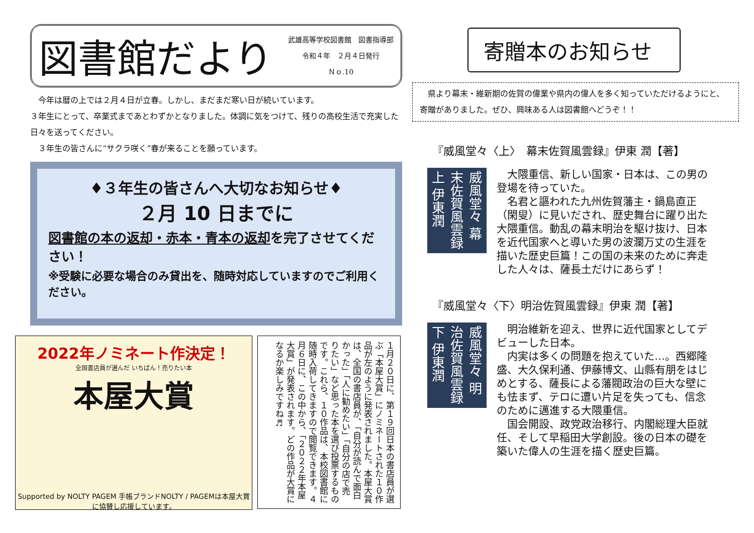図書館だより
武雄高等学校図書館　図書指導部
令和４年　２月４日発行
Ｎｏ.10
　今年は暦の上では２月４日が立春。しかし、まだまだ寒い日が続いています。
３年生にとって、卒業式まであとわずかとなりました。体調に気をつけて、残りの高校生活で充実した日々を送ってください。
　３年生の皆さんに“サクラ咲く”春が来ることを願っています。
♦３年生の皆さんへ大切なお知らせ♦
２月 10 日までに
図書館の本の返却・赤本・青本の返却を完了させてください！
※受験に必要な場合のみ貸出を、随時対応していますのでご利用ください。
2022年ノミネート作決定！
全国書店員が選んだ いちばん！売りたい本
本屋大賞
Supported by NOLTY PAGEM 手帳ブランドNOLTY / PAGEMは本屋大賞に協賛し応援しています。
１月２０日に、第１９回日本の書店員が選ぶ「本屋大賞」にノミネートされた１０作品が左のように発表されました。本屋大賞は、全国の書店員が、「自分が読んで面白かった」「人に勧めたい」「自分の店で売りたい」など思った本を選び投票するものです。これら、１０作品は、本校図書館に随時入荷してきますので閲覧できます。４月６日に、この中から、「２０２２年本屋大賞」が発表されます。どの作品が大賞になるか楽しみですね♬
寄贈本のお知らせ
　県より幕末・維新期の佐賀の偉業や県内の偉人を多く知っていただけるようにと、寄贈がありました。ぜひ、興味ある人は図書館へどうぞ！！
『威風堂々〈上〉　幕末佐賀風雲録』伊東 潤【著】
威風堂々 幕末佐賀風雲録 上 伊東潤
　大隈重信、新しい国家・日本は、この男の登場を待っていた。
　名君と謳われた九州佐賀藩主・鍋島直正（閑叟）に見いだされ、歴史舞台に躍り出た大隈重信。動乱の幕末明治を駆け抜け、日本を近代国家へと導いた男の波瀾万丈の生涯を描いた歴史巨篇！この国の未来のために奔走した人々は、薩長土だけにあらず！
『威風堂々〈下〉明治佐賀風雲録』伊東 潤【著】
威風堂々 明治佐賀風雲録 下 伊東潤
　明治維新を迎え、世界に近代国家としてデビューした日本。
　内実は多くの問題を抱えていた…。西郷隆盛、大久保利通、伊藤博文、山縣有朋をはじめとする、薩長による藩閥政治の巨大な壁にも怯まず、テロに遭い片足を失っても、信念のために邁進する大隈重信。
　国会開設、政党政治移行、内閣総理大臣就任、そして早稲田大学創設。後の日本の礎を築いた偉人の生涯を描く歴史巨篇。